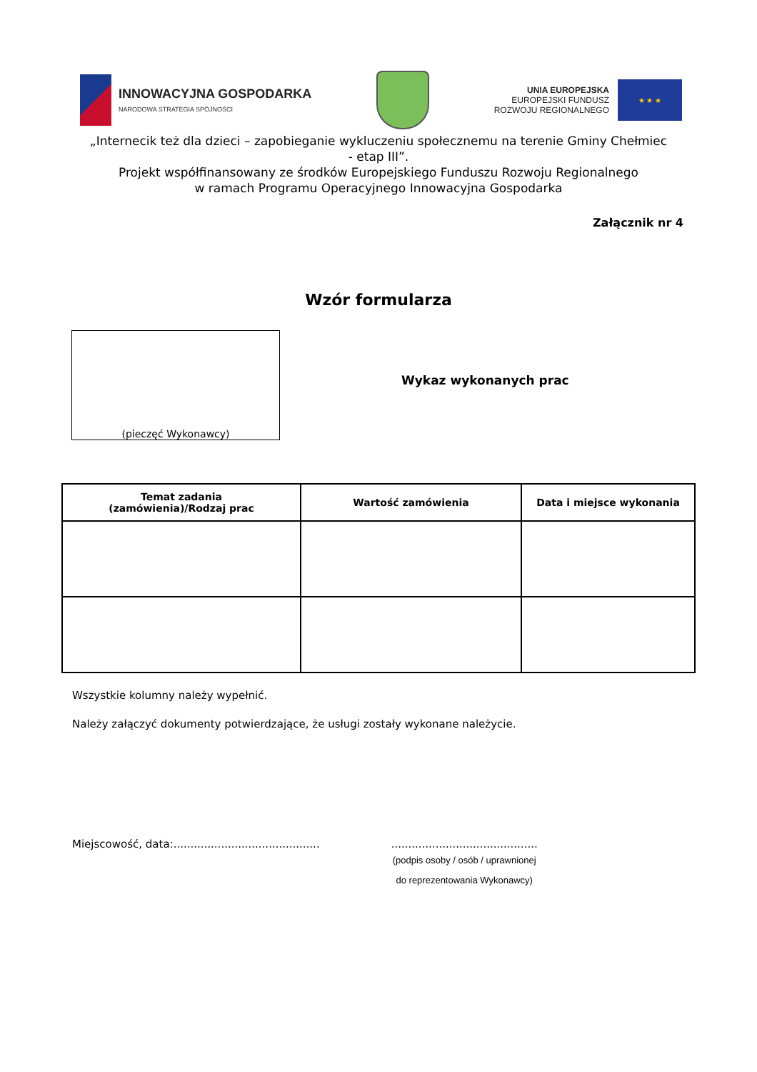INNOWACYJNA GOSPODARKA
NARODOWA STRATEGIA SPÓJNOŚCI
UNIA EUROPEJSKA
EUROPEJSKI FUNDUSZ
ROZWOJU REGIONALNEGO
★ ★ ★
„Internecik też dla dzieci – zapobieganie wykluczeniu społecznemu na terenie Gminy Chełmiec
- etap III”.
Projekt współfinansowany ze środków Europejskiego Funduszu Rozwoju Regionalnego
w ramach Programu Operacyjnego Innowacyjna Gospodarka
Załącznik nr 4
Wzór formularza
(pieczęć Wykonawcy)
Wykaz wykonanych prac
| Temat zadania (zamówienia)/Rodzaj prac | Wartość zamówienia | Data i miejsce wykonania |
| --- | --- | --- |
Wszystkie kolumny należy wypełnić.
Należy załączyć dokumenty potwierdzające, że usługi zostały wykonane należycie.
Miejscowość, data:...........................................
...........................................
(podpis osoby / osób / uprawnionej
do reprezentowania Wykonawcy)